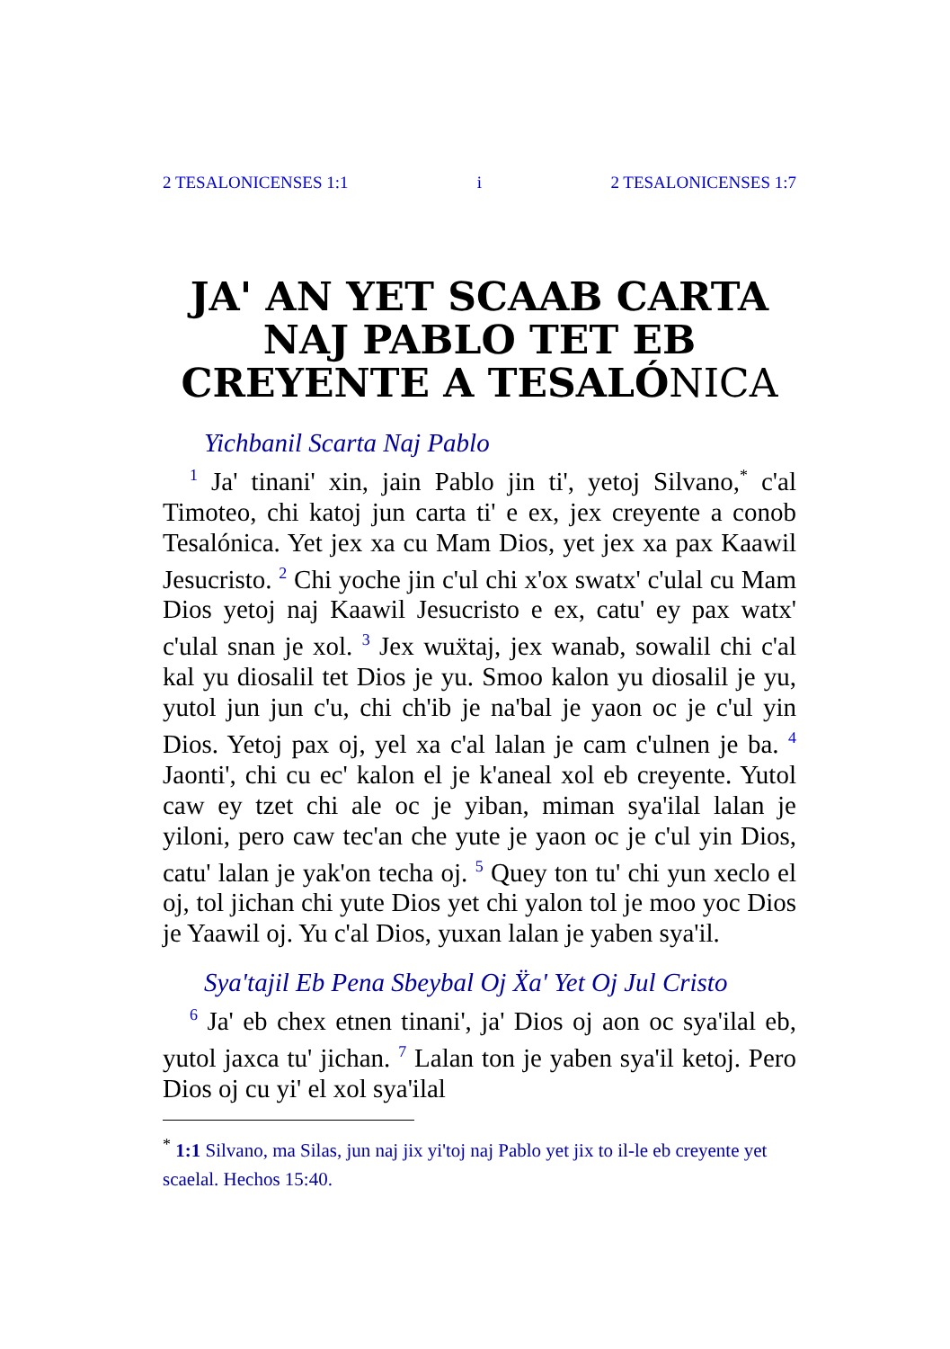2 TESALONICENSES 1:1 i 2 TESALONICENSES 1:7
JA' AN YET SCAAB CARTA NAJ PABLO TET EB CREYENTE A TESALÓNICA
Yichbanil Scarta Naj Pablo
<sup>1</sup> Ja' tinani' xin, jain Pablo jin ti', yetoj Silvano,<sup>*</sup> c'al Timoteo, chi katoj jun carta ti' e ex, jex creyente a conob Tesalónica. Yet jex xa cu Mam Dios, yet jex xa pax Kaawil Jesucristo. <sup>2</sup> Chi yoche jin c'ul chi x'ox swatx' c'ulal cu Mam Dios yetoj naj Kaawil Jesucristo e ex, catu' ey pax watx' c'ulal snan je xol. <sup>3</sup> Jex wuẍtaj, jex wanab, sowalil chi c'al kal yu diosalil tet Dios je yu. Smoo kalon yu diosalil je yu, yutol jun jun c'u, chi ch'ib je na'bal je yaon oc je c'ul yin Dios. Yetoj pax oj, yel xa c'al lalan je cam c'ulnen je ba. <sup>4</sup> Jaonti', chi cu ec' kalon el je k'aneal xol eb creyente. Yutol caw ey tzet chi ale oc je yiban, miman sya'ilal lalan je yiloni, pero caw tec'an che yute je yaon oc je c'ul yin Dios, catu' lalan je yak'on techa oj. <sup>5</sup> Quey ton tu' chi yun xeclo el oj, tol jichan chi yute Dios yet chi yalon tol je moo yoc Dios je Yaawil oj. Yu c'al Dios, yuxan lalan je yaben sya'il.
Sya'tajil Eb Pena Sbeybal Oj Ẍa' Yet Oj Jul Cristo
<sup>6</sup> Ja' eb chex etnen tinani', ja' Dios oj aon oc sya'ilal eb, yutol jaxca tu' jichan. <sup>7</sup> Lalan ton je yaben sya'il ketoj. Pero Dios oj cu yi' el xol sya'ilal
<sup>*</sup> 1:1 Silvano, ma Silas, jun naj jix yi'toj naj Pablo yet jix to il-le eb creyente yet scaelal. Hechos 15:40.